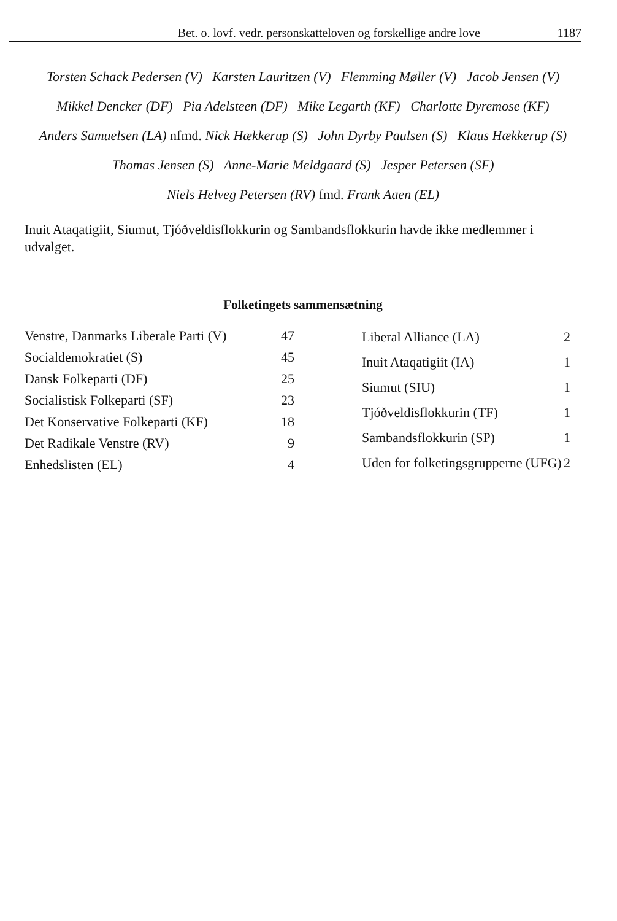Bet. o. lovf. vedr. personskatteloven og forskellige andre love
1187
Torsten Schack Pedersen (V) Karsten Lauritzen (V) Flemming Møller (V) Jacob Jensen (V)
Mikkel Dencker (DF) Pia Adelsteen (DF) Mike Legarth (KF) Charlotte Dyremose (KF)
Anders Samuelsen (LA) nfmd. Nick Hækkerup (S) John Dyrby Paulsen (S) Klaus Hækkerup (S)
Thomas Jensen (S) Anne-Marie Meldgaard (S) Jesper Petersen (SF)
Niels Helveg Petersen (RV) fmd. Frank Aaen (EL)
Inuit Ataqatigiit, Siumut, Tjóðveldisflokkurin og Sambandsflokkurin havde ikke medlemmer i udvalget.
Folketingets sammensætning
| Venstre, Danmarks Liberale Parti (V) | 47 |
| Socialdemokratiet (S) | 45 |
| Dansk Folkeparti (DF) | 25 |
| Socialistisk Folkeparti (SF) | 23 |
| Det Konservative Folkeparti (KF) | 18 |
| Det Radikale Venstre (RV) | 9 |
| Enhedslisten (EL) | 4 |
| Liberal Alliance (LA) | 2 |
| Inuit Ataqatigiit (IA) | 1 |
| Siumut (SIU) | 1 |
| Tjóðveldisflokkurin (TF) | 1 |
| Sambandsflokkurin (SP) | 1 |
| Uden for folketingsgrupperne (UFG) | 2 |